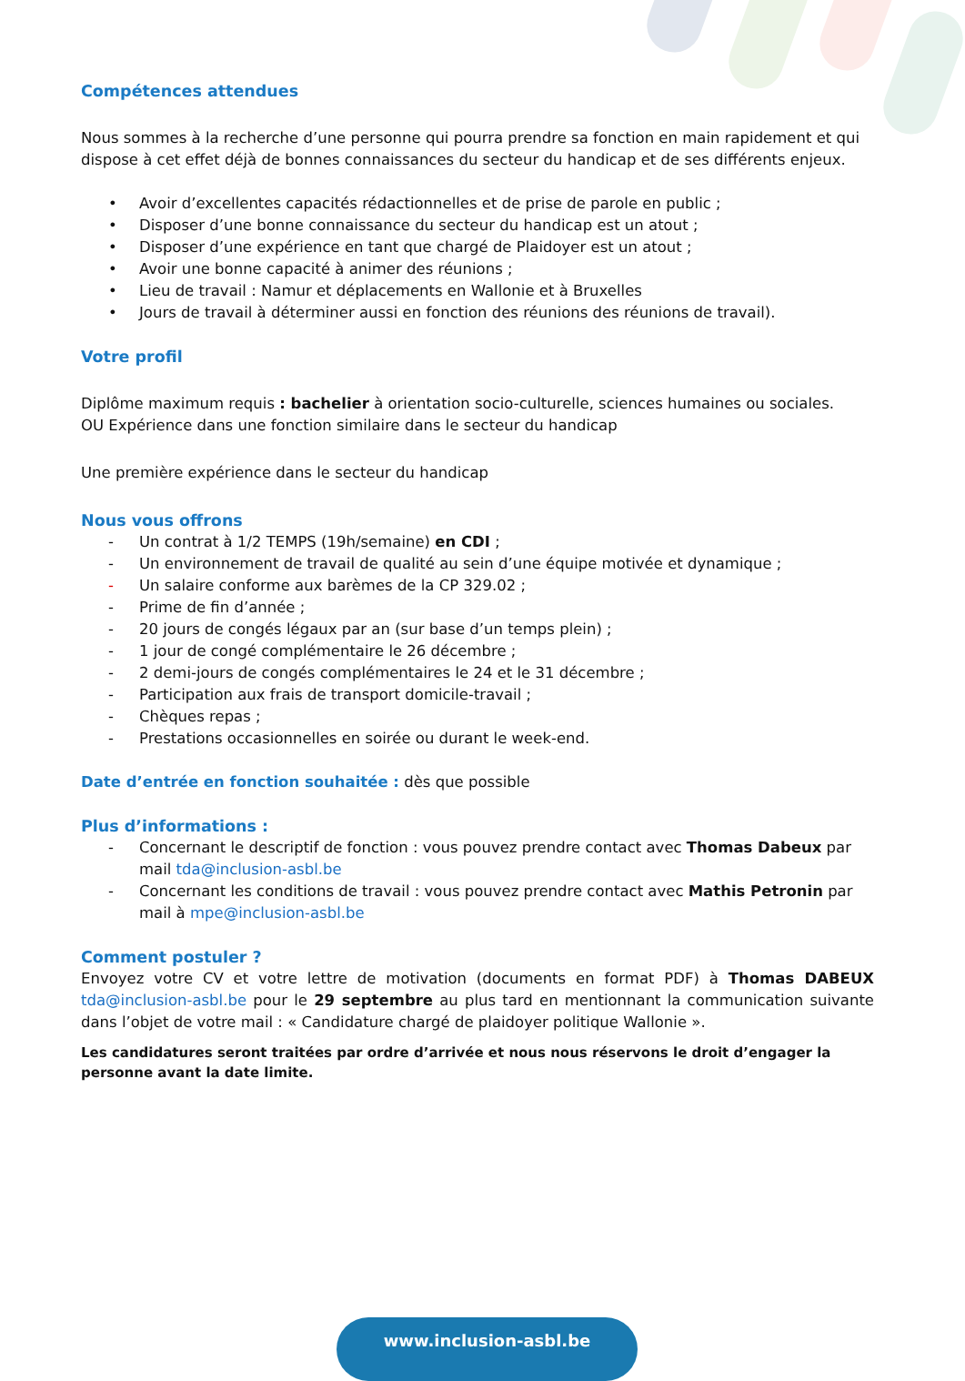Compétences attendues
Nous sommes à la recherche d’une personne qui pourra prendre sa fonction en main rapidement et qui dispose à cet effet déjà de bonnes connaissances du secteur du handicap et de ses différents enjeux.
• Avoir d’excellentes capacités rédactionnelles et de prise de parole en public ;
• Disposer d’une bonne connaissance du secteur du handicap est un atout ;
• Disposer d’une expérience en tant que chargé de Plaidoyer est un atout ;
• Avoir une bonne capacité à animer des réunions ;
• Lieu de travail : Namur et déplacements en Wallonie et à Bruxelles
• Jours de travail à déterminer aussi en fonction des réunions des réunions de travail).
Votre profil
Diplôme maximum requis : bachelier à orientation socio-culturelle, sciences humaines ou sociales.
OU Expérience dans une fonction similaire dans le secteur du handicap
Une première expérience dans le secteur du handicap
Nous vous offrons
- Un contrat à 1/2 TEMPS (19h/semaine) en CDI ;
- Un environnement de travail de qualité au sein d’une équipe motivée et dynamique ;
- Un salaire conforme aux barèmes de la CP 329.02 ;
- Prime de fin d’année ;
- 20 jours de congés légaux par an (sur base d’un temps plein) ;
- 1 jour de congé complémentaire le 26 décembre ;
- 2 demi-jours de congés complémentaires le 24 et le 31 décembre ;
- Participation aux frais de transport domicile-travail ;
- Chèques repas ;
- Prestations occasionnelles en soirée ou durant le week-end.
Date d’entrée en fonction souhaitée : dès que possible
Plus d’informations :
- Concernant le descriptif de fonction : vous pouvez prendre contact avec Thomas Dabeux par mail tda@inclusion-asbl.be
- Concernant les conditions de travail : vous pouvez prendre contact avec Mathis Petronin par mail à mpe@inclusion-asbl.be
Comment postuler ?
Envoyez votre CV et votre lettre de motivation (documents en format PDF) à Thomas DABEUX tda@inclusion-asbl.be pour le 29 septembre au plus tard en mentionnant la communication suivante dans l’objet de votre mail : « Candidature chargé de plaidoyer politique Wallonie ».
Les candidatures seront traitées par ordre d’arrivée et nous nous réservons le droit d’engager la personne avant la date limite.
www.inclusion-asbl.be